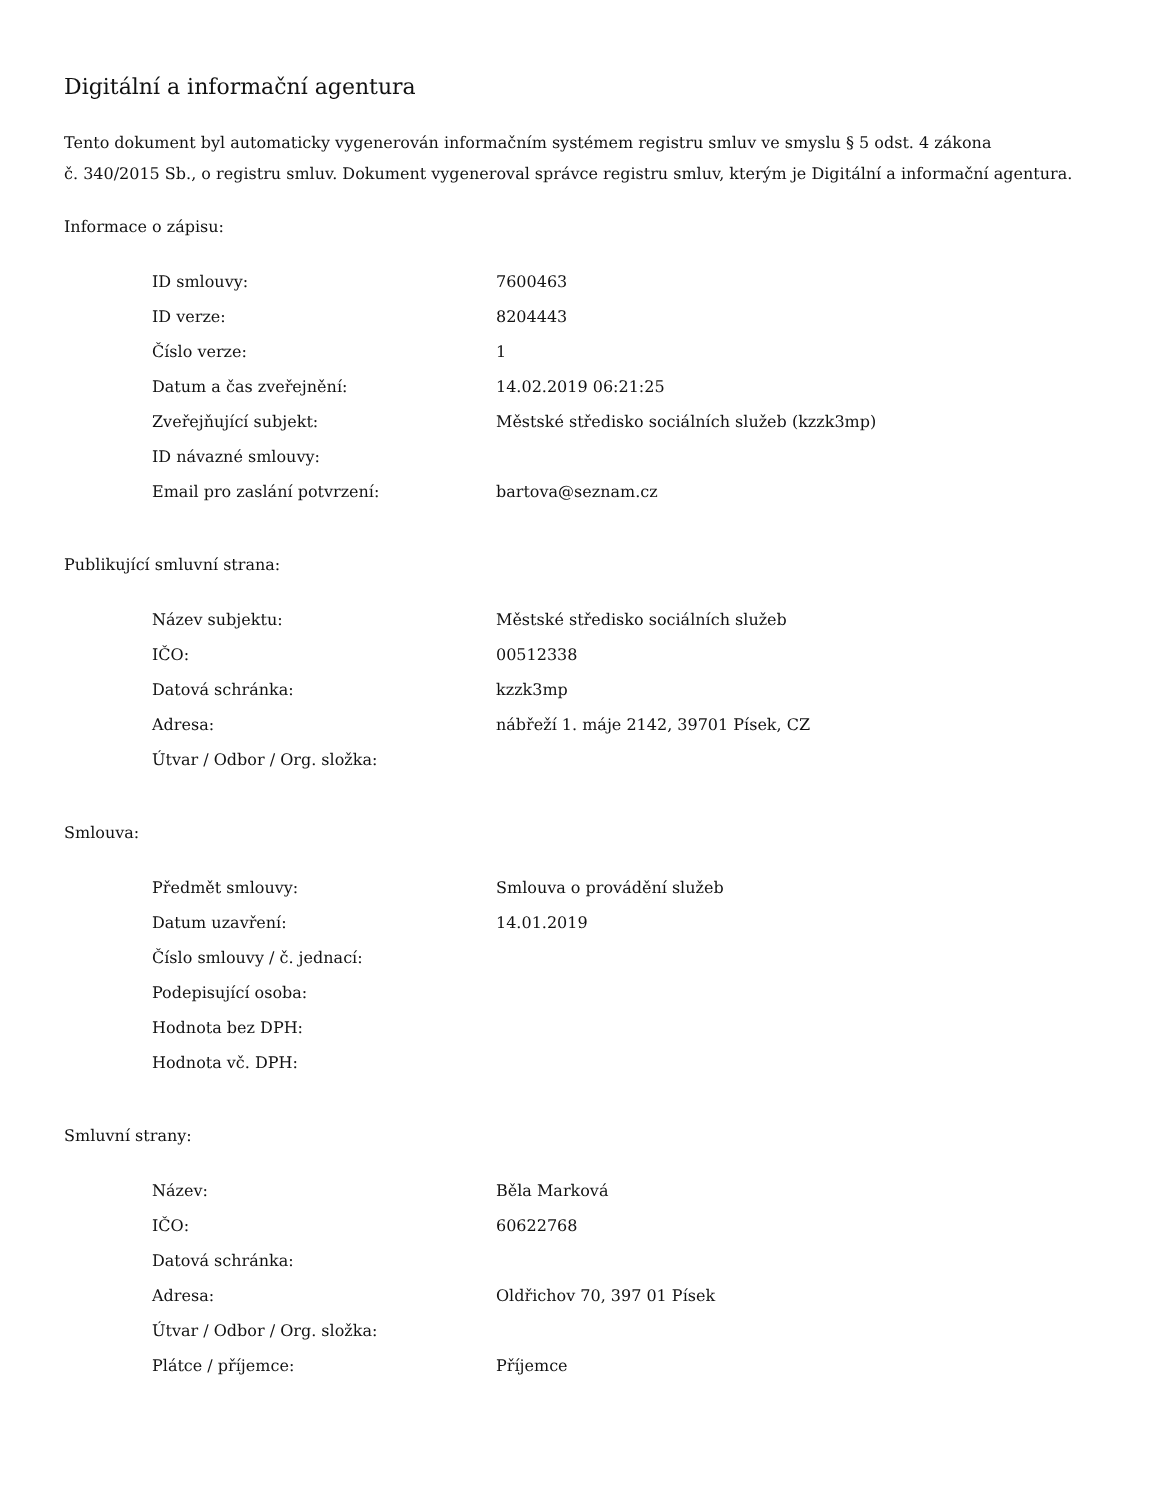Digitální a informační agentura
Tento dokument byl automaticky vygenerován informačním systémem registru smluv ve smyslu § 5 odst. 4 zákona
č. 340/2015 Sb., o registru smluv. Dokument vygeneroval správce registru smluv, kterým je Digitální a informační agentura.
Informace o zápisu:
| ID smlouvy: | 7600463 |
| ID verze: | 8204443 |
| Číslo verze: | 1 |
| Datum a čas zveřejnění: | 14.02.2019 06:21:25 |
| Zveřejňující subjekt: | Městské středisko sociálních služeb (kzzk3mp) |
| ID návazné smlouvy: | |
| Email pro zaslání potvrzení: | bartova@seznam.cz |
Publikující smluvní strana:
| Název subjektu: | Městské středisko sociálních služeb |
| IČO: | 00512338 |
| Datová schránka: | kzzk3mp |
| Adresa: | nábřeží 1. máje 2142, 39701 Písek, CZ |
| Útvar / Odbor / Org. složka: | |
Smlouva:
| Předmět smlouvy: | Smlouva o provádění služeb |
| Datum uzavření: | 14.01.2019 |
| Číslo smlouvy / č. jednací: | |
| Podepisující osoba: | |
| Hodnota bez DPH: | |
| Hodnota vč. DPH: | |
Smluvní strany:
| Název: | Běla Marková |
| IČO: | 60622768 |
| Datová schránka: | |
| Adresa: | Oldřichov 70, 397 01 Písek |
| Útvar / Odbor / Org. složka: | |
| Plátce / příjemce: | Příjemce |